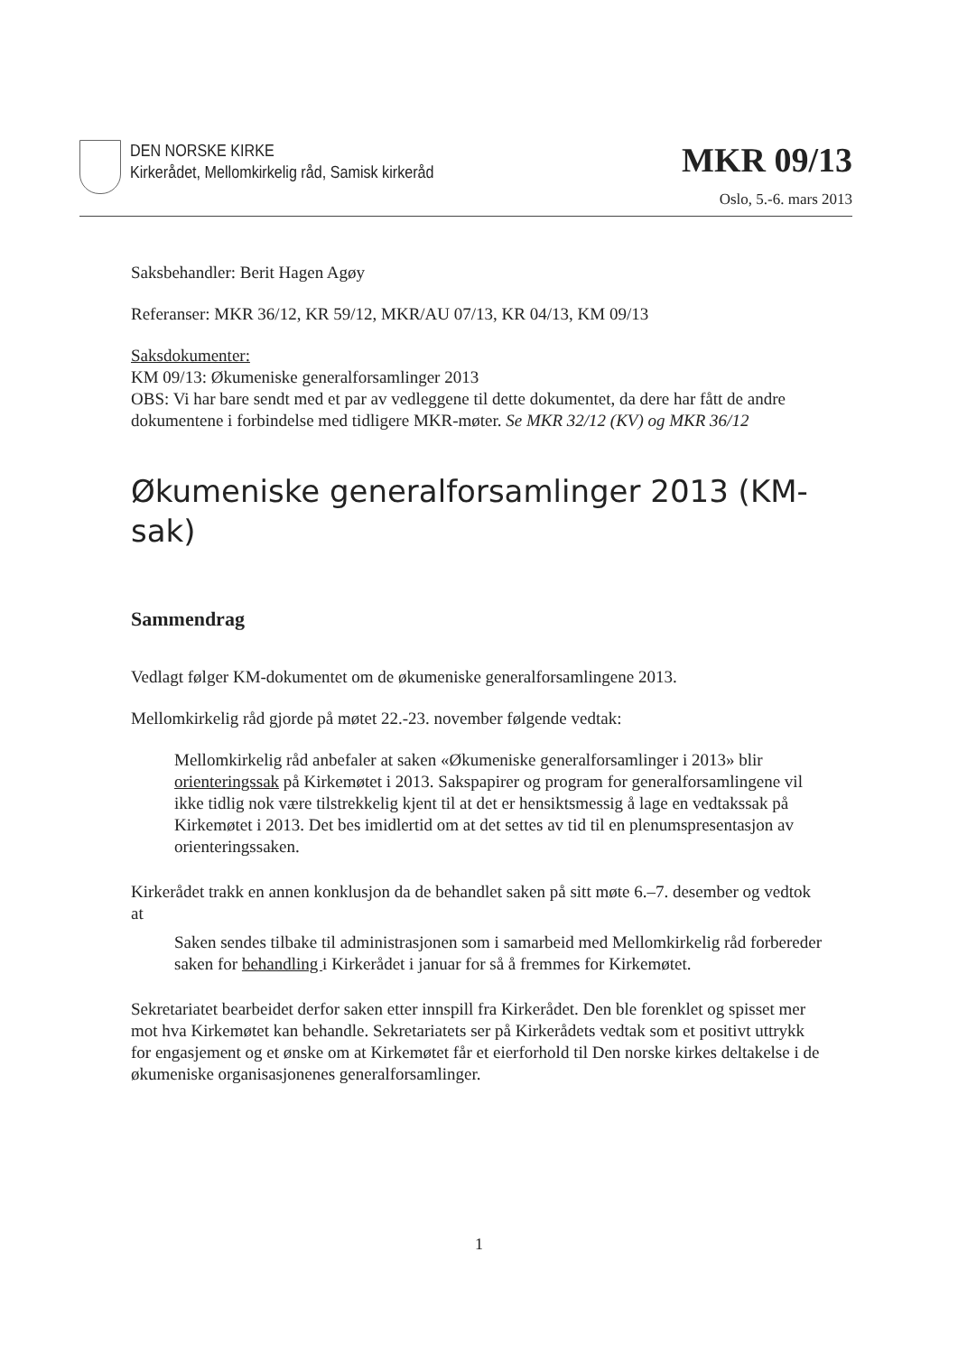DEN NORSKE KIRKE
Kirkerådet, Mellomkirkelig råd, Samisk kirkeråd
MKR 09/13
Oslo, 5.-6. mars 2013
Saksbehandler: Berit Hagen Agøy
Referanser: MKR 36/12, KR 59/12, MKR/AU 07/13, KR 04/13, KM 09/13
Saksdokumenter:
KM 09/13: Økumeniske generalforsamlinger 2013
OBS: Vi har bare sendt med et par av vedleggene til dette dokumentet, da dere har fått de andre dokumentene i forbindelse med tidligere MKR-møter. Se MKR 32/12 (KV) og MKR 36/12
Økumeniske generalforsamlinger 2013 (KM-sak)
Sammendrag
Vedlagt følger KM-dokumentet om de økumeniske generalforsamlingene 2013.
Mellomkirkelig råd gjorde på møtet 22.-23. november følgende vedtak:
Mellomkirkelig råd anbefaler at saken «Økumeniske generalforsamlinger i 2013» blir orienteringssak på Kirkemøtet i 2013. Sakspapirer og program for generalforsamlingene vil ikke tidlig nok være tilstrekkelig kjent til at det er hensiktsmessig å lage en vedtakssak på Kirkemøtet i 2013. Det bes imidlertid om at det settes av tid til en plenumspresentasjon av orienteringssaken.
Kirkerådet trakk en annen konklusjon da de behandlet saken på sitt møte 6.–7. desember og vedtok at
Saken sendes tilbake til administrasjonen som i samarbeid med Mellomkirkelig råd forbereder saken for behandling i Kirkerådet i januar for så å fremmes for Kirkemøtet.
Sekretariatet bearbeidet derfor saken etter innspill fra Kirkerådet. Den ble forenklet og spisset mer mot hva Kirkemøtet kan behandle. Sekretariatets ser på Kirkerådets vedtak som et positivt uttrykk for engasjement og et ønske om at Kirkemøtet får et eierforhold til Den norske kirkes deltakelse i de økumeniske organisasjonenes generalforsamlinger.
1